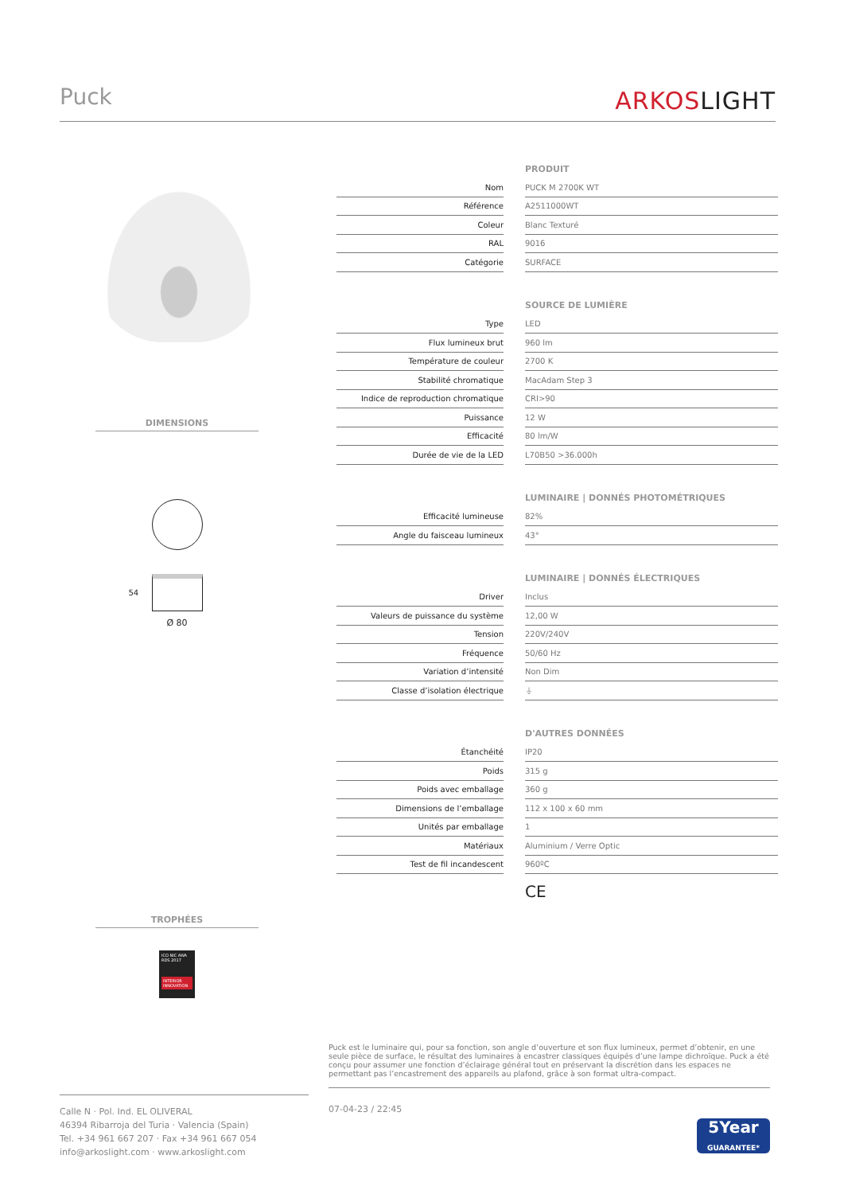Puck
ARKOSLIGHT
DIMENSIONS
54
Ø 80
TROPHÉES
ICO NIC AWA RDS 2017
INTERIOR INNOVATION
| | | PRODUIT |
| Nom | | PUCK M 2700K WT |
| Référence | | A2511000WT |
| Coleur | | Blanc Texturé |
| RAL | | 9016 |
| Catégorie | | SURFACE |
| | | SOURCE DE LUMIÈRE |
| Type | | LED |
| Flux lumineux brut | | 960 lm |
| Température de couleur | | 2700 K |
| Stabilité chromatique | | MacAdam Step 3 |
| Indice de reproduction chromatique | | CRI>90 |
| Puissance | | 12 W |
| Efficacité | | 80 lm/W |
| Durée de vie de la LED | | L70B50 >36.000h |
| | | LUMINAIRE / DONNÉS PHOTOMÉTRIQUES |
| Efficacité lumineuse | | 82% |
| Angle du faisceau lumineux | | 43° |
| | | LUMINAIRE / DONNÉS ÉLECTRIQUES |
| Driver | | Inclus |
| Valeurs de puissance du système | | 12,00 W |
| Tension | | 220V/240V |
| Fréquence | | 50/60 Hz |
| Variation d’intensité | | Non Dim |
| Classe d’isolation électrique | | ⏚ |
| | | D'AUTRES DONNÉES |
| Étanchéité | | IP20 |
| Poids | | 315 g |
| Poids avec emballage | | 360 g |
| Dimensions de l’emballage | | 112 x 100 x 60 mm |
| Unités par emballage | | 1 |
| Matériaux | | Aluminium / Verre Optic |
| Test de fil incandescent | | 960ºC |
CE
Puck est le luminaire qui, pour sa fonction, son angle d’ouverture et son flux lumineux, permet d’obtenir, en une seule pièce de surface, le résultat des luminaires à encastrer classiques équipés d’une lampe dichroïque. Puck a été conçu pour assumer une fonction d’éclairage général tout en préservant la discrétion dans les espaces ne permettant pas l’encastrement des appareils au plafond, grâce à son format ultra-compact.
Calle N · Pol. Ind. EL OLIVERAL
46394 Ribarroja del Turia · Valencia (Spain)
Tel. +34 961 667 207 · Fax +34 961 667 054
info@arkoslight.com · www.arkoslight.com
07-04-23 / 22:45
5Year
GUARANTEE*